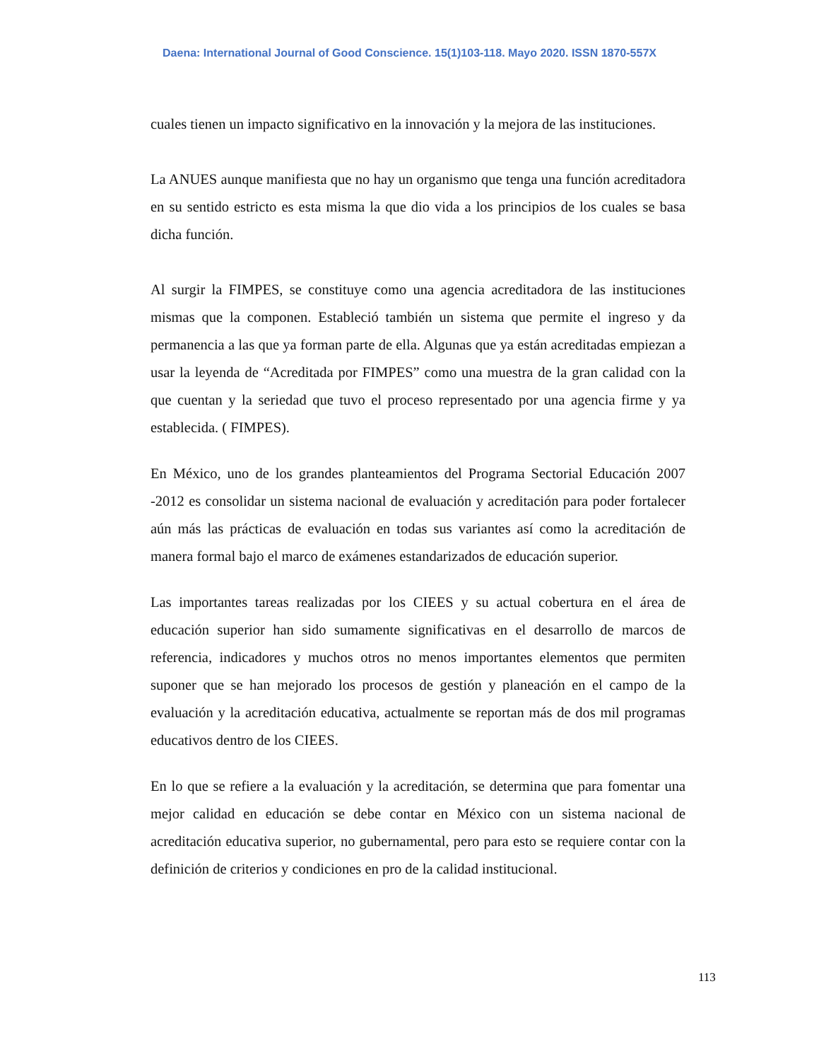Daena: International Journal of Good Conscience. 15(1)103-118. Mayo 2020. ISSN 1870-557X
cuales tienen un impacto significativo en la innovación y la mejora de las instituciones.
La ANUES aunque manifiesta que no hay un organismo que tenga una función acreditadora en su sentido estricto es esta misma la que dio vida a los principios de los cuales se basa dicha función.
Al surgir la FIMPES, se constituye como una agencia acreditadora de las instituciones mismas que la componen. Estableció también un sistema que permite el ingreso y da permanencia a las que ya forman parte de ella. Algunas que ya están acreditadas empiezan a usar la leyenda de “Acreditada por FIMPES” como una muestra de la gran calidad con la que cuentan y la seriedad que tuvo el proceso representado por una agencia firme y ya establecida. ( FIMPES).
En México, uno de los grandes planteamientos del Programa Sectorial Educación 2007 -2012 es consolidar un sistema nacional de evaluación y acreditación para poder fortalecer aún más las prácticas de evaluación en todas sus variantes así como la acreditación de manera formal bajo el marco de exámenes estandarizados de educación superior.
Las importantes tareas realizadas por los CIEES y su actual cobertura en el área de educación superior han sido sumamente significativas en el desarrollo de marcos de referencia, indicadores y muchos otros no menos importantes elementos que permiten suponer que se han mejorado los procesos de gestión y planeación en el campo de la evaluación y la acreditación educativa, actualmente se reportan más de dos mil programas educativos dentro de los CIEES.
En lo que se refiere a la evaluación y la acreditación, se determina que para fomentar una mejor calidad en educación se debe contar en México con un sistema nacional de acreditación educativa superior, no gubernamental, pero para esto se requiere contar con la definición de criterios y condiciones en pro de la calidad institucional.
113